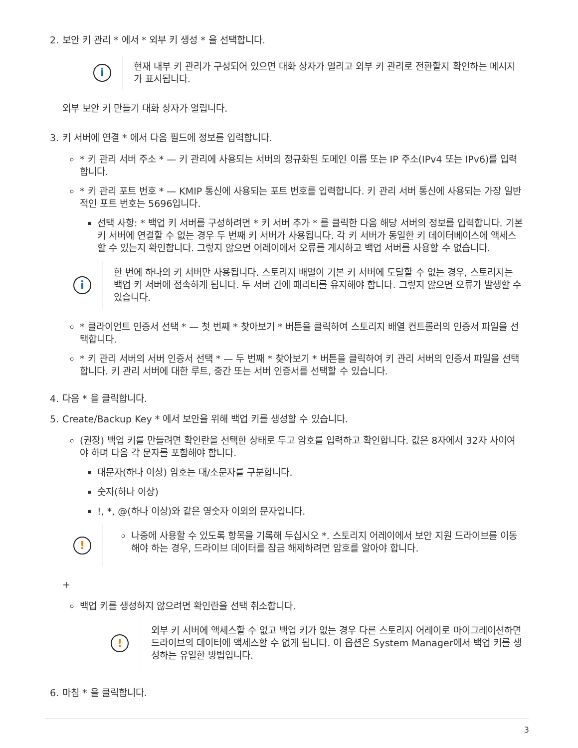2. 보안 키 관리 * 에서 * 외부 키 생성 * 을 선택합니다.
i
현재 내부 키 관리가 구성되어 있으면 대화 상자가 열리고 외부 키 관리로 전환할지 확인하는 메시지가 표시됩니다.
외부 보안 키 만들기 대화 상자가 열립니다.
3. 키 서버에 연결 * 에서 다음 필드에 정보를 입력합니다.
* 키 관리 서버 주소 * — 키 관리에 사용되는 서버의 정규화된 도메인 이름 또는 IP 주소(IPv4 또는 IPv6)를 입력합니다.
* 키 관리 포트 번호 * — KMIP 통신에 사용되는 포트 번호를 입력합니다. 키 관리 서버 통신에 사용되는 가장 일반적인 포트 번호는 5696입니다.
선택 사항: * 백업 키 서버를 구성하려면 * 키 서버 추가 * 를 클릭한 다음 해당 서버의 정보를 입력합니다. 기본 키 서버에 연결할 수 없는 경우 두 번째 키 서버가 사용됩니다. 각 키 서버가 동일한 키 데이터베이스에 액세스할 수 있는지 확인합니다. 그렇지 않으면 어레이에서 오류를 게시하고 백업 서버를 사용할 수 없습니다.
i
한 번에 하나의 키 서버만 사용됩니다. 스토리지 배열이 기본 키 서버에 도달할 수 없는 경우, 스토리지는 백업 키 서버에 접속하게 됩니다. 두 서버 간에 패리티를 유지해야 합니다. 그렇지 않으면 오류가 발생할 수 있습니다.
* 클라이언트 인증서 선택 * — 첫 번째 * 찾아보기 * 버튼을 클릭하여 스토리지 배열 컨트롤러의 인증서 파일을 선택합니다.
* 키 관리 서버의 서버 인증서 선택 * — 두 번째 * 찾아보기 * 버튼을 클릭하여 키 관리 서버의 인증서 파일을 선택합니다. 키 관리 서버에 대한 루트, 중간 또는 서버 인증서를 선택할 수 있습니다.
4. 다음 * 을 클릭합니다.
5. Create/Backup Key * 에서 보안을 위해 백업 키를 생성할 수 있습니다.
(권장) 백업 키를 만들려면 확인란을 선택한 상태로 두고 암호를 입력하고 확인합니다. 값은 8자에서 32자 사이여야 하며 다음 각 문자를 포함해야 합니다.
대문자(하나 이상) 암호는 대/소문자를 구분합니다.
숫자(하나 이상)
!, *, @(하나 이상)와 같은 영숫자 이외의 문자입니다.
!
나중에 사용할 수 있도록 항목을 기록해 두십시오 *. 스토리지 어레이에서 보안 지원 드라이브를 이동해야 하는 경우, 드라이브 데이터를 잠금 해제하려면 암호를 알아야 합니다.
+
백업 키를 생성하지 않으려면 확인란을 선택 취소합니다.
!
외부 키 서버에 액세스할 수 없고 백업 키가 없는 경우 다른 스토리지 어레이로 마이그레이션하면 드라이브의 데이터에 액세스할 수 없게 됩니다. 이 옵션은 System Manager에서 백업 키를 생성하는 유일한 방법입니다.
6. 마침 * 을 클릭합니다.
3